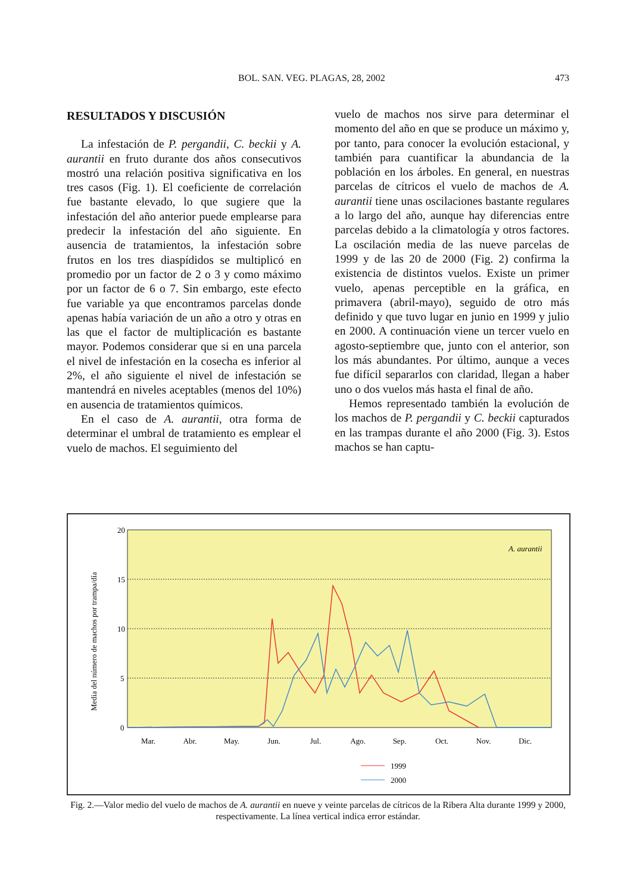BOL. SAN. VEG. PLAGAS, 28, 2002 473
RESULTADOS Y DISCUSIÓN
La infestación de P. pergandii, C. beckii y A. aurantii en fruto durante dos años consecutivos mostró una relación positiva significativa en los tres casos (Fig. 1). El coeficiente de correlación fue bastante elevado, lo que sugiere que la infestación del año anterior puede emplearse para predecir la infestación del año siguiente. En ausencia de tratamientos, la infestación sobre frutos en los tres diaspídidos se multiplicó en promedio por un factor de 2 o 3 y como máximo por un factor de 6 o 7. Sin embargo, este efecto fue variable ya que encontramos parcelas donde apenas había variación de un año a otro y otras en las que el factor de multiplicación es bastante mayor. Podemos considerar que si en una parcela el nivel de infestación en la cosecha es inferior al 2%, el año siguiente el nivel de infestación se mantendrá en niveles aceptables (menos del 10%) en ausencia de tratamientos químicos.
En el caso de A. aurantii, otra forma de determinar el umbral de tratamiento es emplear el vuelo de machos. El seguimiento del
vuelo de machos nos sirve para determinar el momento del año en que se produce un máximo y, por tanto, para conocer la evolución estacional, y también para cuantificar la abundancia de la población en los árboles. En general, en nuestras parcelas de cítricos el vuelo de machos de A. aurantii tiene unas oscilaciones bastante regulares a lo largo del año, aunque hay diferencias entre parcelas debido a la climatología y otros factores. La oscilación media de las nueve parcelas de 1999 y de las 20 de 2000 (Fig. 2) confirma la existencia de distintos vuelos. Existe un primer vuelo, apenas perceptible en la gráfica, en primavera (abril-mayo), seguido de otro más definido y que tuvo lugar en junio en 1999 y julio en 2000. A continuación viene un tercer vuelo en agosto-septiembre que, junto con el anterior, son los más abundantes. Por último, aunque a veces fue difícil separarlos con claridad, llegan a haber uno o dos vuelos más hasta el final de año.
Hemos representado también la evolución de los machos de P. pergandii y C. beckii capturados en las trampas durante el año 2000 (Fig. 3). Estos machos se han captu-
20
15
10
5
0
Media del número de machos por trampa/día
A. aurantii
Mar.
Abr.
May.
Jun.
Jul.
Ago.
Sep.
Oct.
Nov.
Dic.
1999
2000
Fig. 2.—Valor medio del vuelo de machos de A. aurantii en nueve y veinte parcelas de cítricos de la Ribera Alta durante 1999 y 2000, respectivamente. La línea vertical indica error estándar.